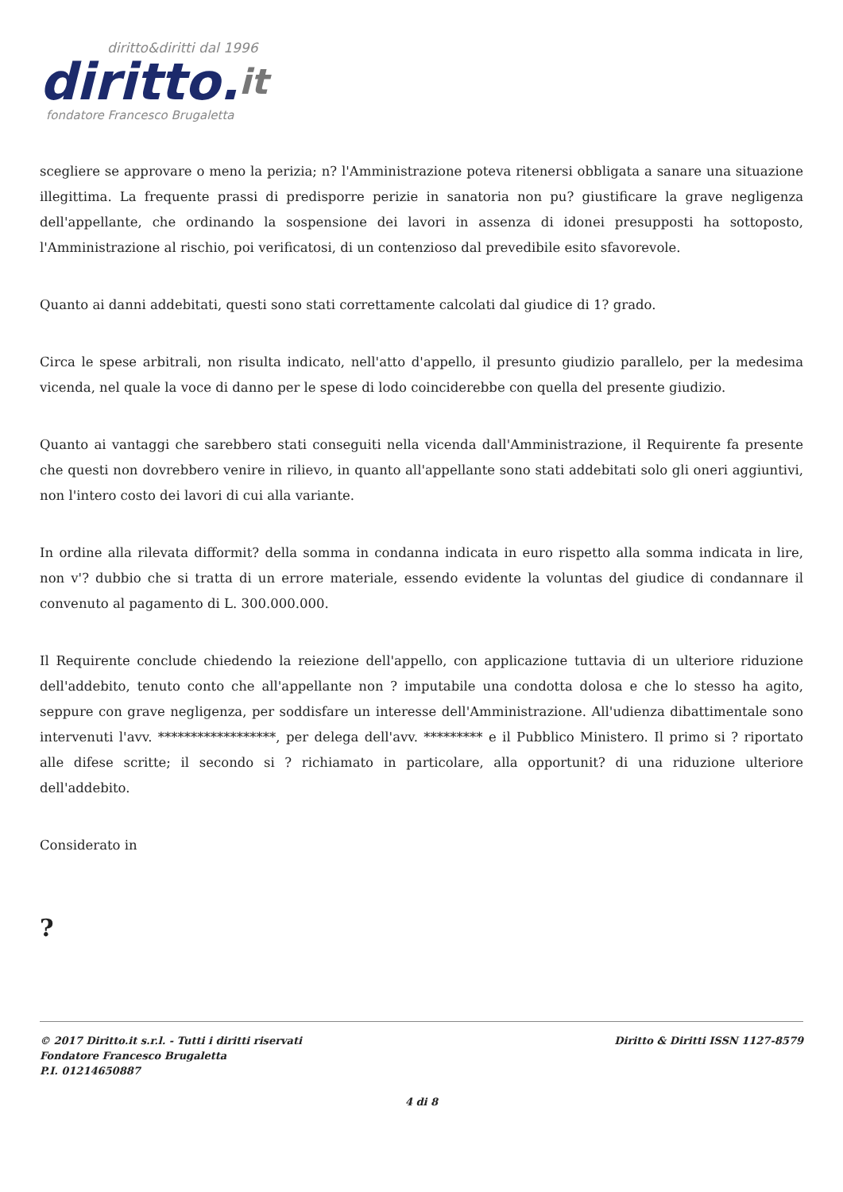diritto&diritti dal 1996
diritto.it
fondatore Francesco Brugaletta
scegliere se approvare o meno la perizia; n? l'Amministrazione poteva ritenersi obbligata a sanare una situazione illegittima. La frequente prassi di predisporre perizie in sanatoria non pu? giustificare la grave negligenza dell'appellante, che ordinando la sospensione dei lavori in assenza di idonei presupposti ha sottoposto, l'Amministrazione al rischio, poi verificatosi, di un contenzioso dal prevedibile esito sfavorevole.
Quanto ai danni addebitati, questi sono stati correttamente calcolati dal giudice di 1? grado.
Circa le spese arbitrali, non risulta indicato, nell'atto d'appello, il presunto giudizio parallelo, per la medesima vicenda, nel quale la voce di danno per le spese di lodo coinciderebbe con quella del presente giudizio.
Quanto ai vantaggi che sarebbero stati conseguiti nella vicenda dall'Amministrazione, il Requirente fa presente che questi non dovrebbero venire in rilievo, in quanto all'appellante sono stati addebitati solo gli oneri aggiuntivi, non l'intero costo dei lavori di cui alla variante.
In ordine alla rilevata difformit? della somma in condanna indicata in euro rispetto alla somma indicata in lire, non v'? dubbio che si tratta di un errore materiale, essendo evidente la voluntas del giudice di condannare il convenuto al pagamento di L. 300.000.000.
Il Requirente conclude chiedendo la reiezione dell'appello, con applicazione tuttavia di un ulteriore riduzione dell'addebito, tenuto conto che all'appellante non ? imputabile una condotta dolosa e che lo stesso ha agito, seppure con grave negligenza, per soddisfare un interesse dell'Amministrazione. All'udienza dibattimentale sono intervenuti l'avv. ******************, per delega dell'avv. ********* e il Pubblico Ministero. Il primo si ? riportato alle difese scritte; il secondo si ? richiamato in particolare, alla opportunit? di una riduzione ulteriore dell'addebito.
Considerato in
?
© 2017 Diritto.it s.r.l. - Tutti i diritti riservati
Fondatore Francesco Brugaletta
P.I. 01214650887
Diritto & Diritti ISSN 1127-8579
4 di 8